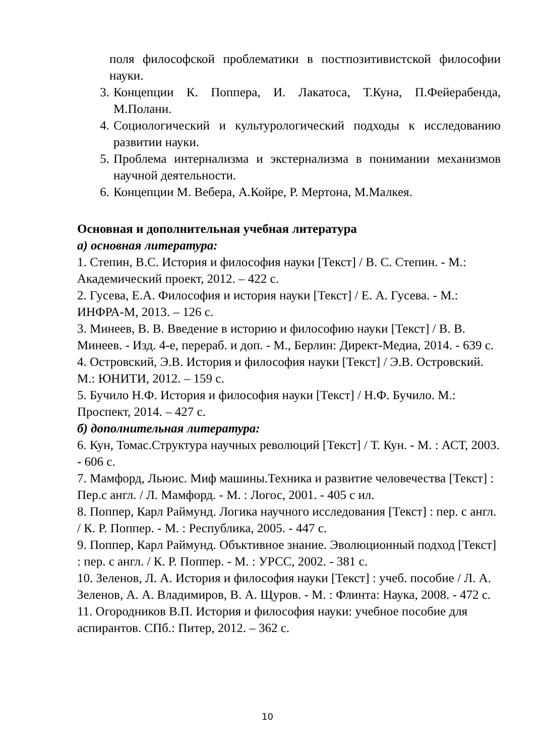поля философской проблематики в постпозитивистской философии науки.
3. Концепции К. Поппера, И. Лакатоса, Т.Куна, П.Фейерабенда, М.Полани.
4. Социологический и культурологический подходы к исследованию развитии науки.
5. Проблема интернализма и экстернализма в понимании механизмов научной деятельности.
6. Концепции М. Вебера, А.Койре, Р. Мертона, М.Малкея.
Основная и дополнительная учебная литература
а) основная литература:
1. Степин, В.С. История и философия науки [Текст] / В. С. Степин. - М.: Академический проект, 2012. – 422 с.
2. Гусева, Е.А. Философия и история науки [Текст] / Е. А. Гусева. - М.: ИНФРА-М, 2013. – 126 с.
3. Минеев, В. В. Введение в историю и философию науки [Текст] / В. В. Минеев. - Изд. 4-е, перераб. и доп. - М., Берлин: Директ-Медиа, 2014. - 639 с.
4. Островский, Э.В. История и философия науки [Текст] / Э.В. Островский. М.: ЮНИТИ, 2012. – 159 с.
5. Бучило Н.Ф. История и философия науки [Текст] / Н.Ф. Бучило. М.: Проспект, 2014. – 427 с.
б) дополнительная литература:
6. Кун, Томас.Структура научных революций [Текст] / Т. Кун. - М. : АСТ, 2003. - 606 с.
7. Мамфорд, Льюис. Миф машины.Техника и развитие человечества [Текст] : Пер.с англ. / Л. Мамфорд. - М. : Логос, 2001. - 405 с ил.
8. Поппер, Карл Раймунд. Логика научного исследования [Текст] : пер. с англ. / К. Р. Поппер. - М. : Республика, 2005. - 447 с.
9. Поппер, Карл Раймунд. Объктивное знание. Эволюционный подход [Текст] : пер. с англ. / К. Р. Поппер. - М. : УРСС, 2002. - 381 с.
10. Зеленов, Л. А. История и философия науки [Текст] : учеб. пособие / Л. А. Зеленов, А. А. Владимиров, В. А. Щуров. - М. : Флинта: Наука, 2008. - 472 с.
11. Огородников В.П. История и философия науки: учебное пособие для аспирантов. СПб.: Питер, 2012. – 362 с.
10